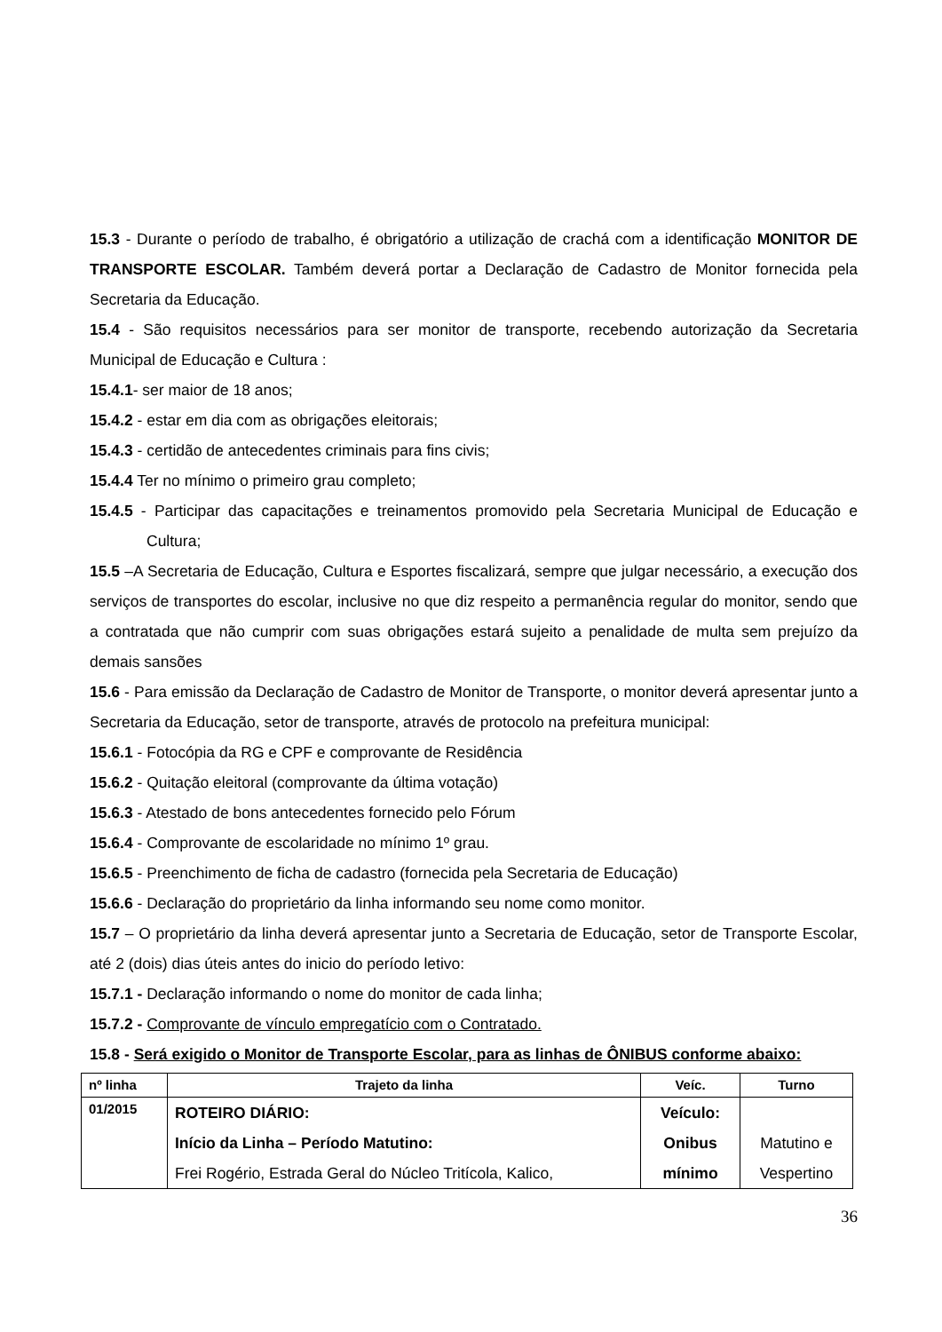15.3 - Durante o período de trabalho, é obrigatório a utilização de crachá com a identificação MONITOR DE TRANSPORTE ESCOLAR. Também deverá portar a Declaração de Cadastro de Monitor fornecida pela Secretaria da Educação.
15.4 - São requisitos necessários para ser monitor de transporte, recebendo autorização da Secretaria Municipal de Educação e Cultura :
15.4.1- ser maior de 18 anos;
15.4.2 - estar em dia com as obrigações eleitorais;
15.4.3 - certidão de antecedentes criminais para fins civis;
15.4.4 Ter no mínimo o primeiro grau completo;
15.4.5 - Participar das capacitações e treinamentos promovido pela Secretaria Municipal de Educação e Cultura;
15.5 –A Secretaria de Educação, Cultura e Esportes fiscalizará, sempre que julgar necessário, a execução dos serviços de transportes do escolar, inclusive no que diz respeito a permanência regular do monitor, sendo que a contratada que não cumprir com suas obrigações estará sujeito a penalidade de multa sem prejuízo da demais sansões
15.6 - Para emissão da Declaração de Cadastro de Monitor de Transporte, o monitor deverá apresentar junto a Secretaria da Educação, setor de transporte, através de protocolo na prefeitura municipal:
15.6.1 - Fotocópia da RG e CPF e comprovante de Residência
15.6.2 - Quitação eleitoral (comprovante da última votação)
15.6.3 - Atestado de bons antecedentes fornecido pelo Fórum
15.6.4 - Comprovante de escolaridade no mínimo 1º grau.
15.6.5 - Preenchimento de ficha de cadastro (fornecida pela Secretaria de Educação)
15.6.6 - Declaração do proprietário da linha informando seu nome como monitor.
15.7 – O proprietário da linha deverá apresentar junto a Secretaria de Educação, setor de Transporte Escolar, até 2 (dois) dias úteis antes do inicio do período letivo:
15.7.1 - Declaração informando o nome do monitor de cada linha;
15.7.2 - Comprovante de vínculo empregatício com o Contratado.
15.8 - Será exigido o Monitor de Transporte Escolar, para as linhas de ÔNIBUS conforme abaixo:
| nº linha | Trajeto da linha | Veíc. | Turno |
| --- | --- | --- | --- |
| 01/2015 | ROTEIRO DIÁRIO: Início da Linha – Período Matutino: Frei Rogério, Estrada Geral do Núcleo Tritícola, Kalico, | Veículo: Onibus mínimo | Matutino e Vespertino |
36